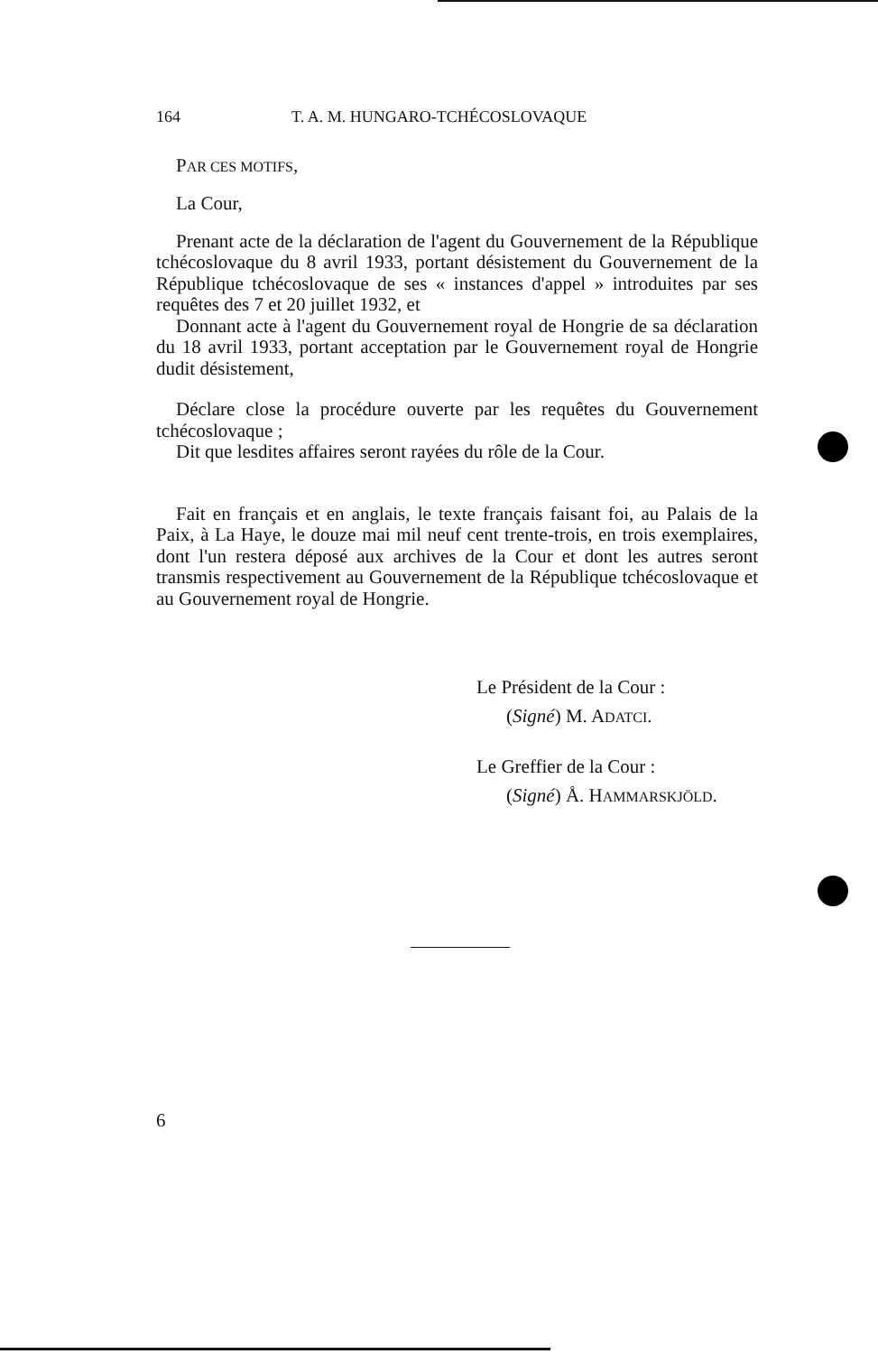164 T. A. M. HUNGARO-TCHÉCOSLOVAQUE
PAR CES MOTIFS,
La Cour,
Prenant acte de la déclaration de l'agent du Gouvernement de la République tchécoslovaque du 8 avril 1933, portant désistement du Gouvernement de la République tchécoslovaque de ses « instances d'appel » introduites par ses requêtes des 7 et 20 juillet 1932, et
Donnant acte à l'agent du Gouvernement royal de Hongrie de sa déclaration du 18 avril 1933, portant acceptation par le Gouvernement royal de Hongrie dudit désistement,
Déclare close la procédure ouverte par les requêtes du Gouvernement tchécoslovaque ;
Dit que lesdites affaires seront rayées du rôle de la Cour.
Fait en français et en anglais, le texte français faisant foi, au Palais de la Paix, à La Haye, le douze mai mil neuf cent trente-trois, en trois exemplaires, dont l'un restera déposé aux archives de la Cour et dont les autres seront transmis respectivement au Gouvernement de la République tchécoslovaque et au Gouvernement royal de Hongrie.
Le Président de la Cour :
(Signé) M. ADATCI.
Le Greffier de la Cour :
(Signé) Å. HAMMARSKJÖLD.
6